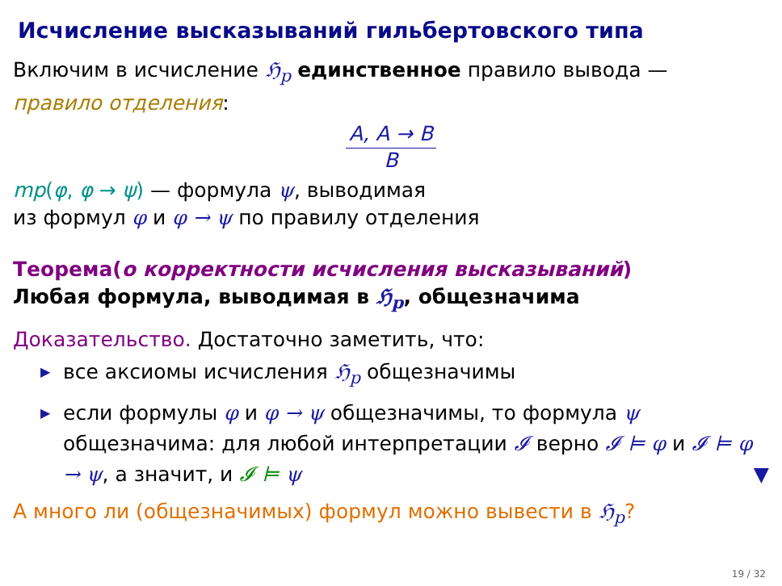Исчисление высказываний гильбертовского типа
Включим в исчисление ℌ<sub>p</sub> единственное правило вывода —
правило отделения:
A, A → B
B
mp(φ, φ → ψ) — формула ψ, выводимая
из формул φ и φ → ψ по правилу отделения
Теорема(о корректности исчисления высказываний)
Любая формула, выводимая в ℌ<sub>p</sub>, общезначима
Доказательство. Достаточно заметить, что:
▶ все аксиомы исчисления ℌ<sub>p</sub> общезначимы
▶ если формулы φ и φ → ψ общезначимы, то формула ψ общезначима: для любой интерпретации 𝓘 верно 𝓘 ⊨ φ и 𝓘 ⊨ φ → ψ, а значит, и 𝓘 ⊨ ψ ▼
А много ли (общезначимых) формул можно вывести в ℌ<sub>p</sub>?
19 / 32